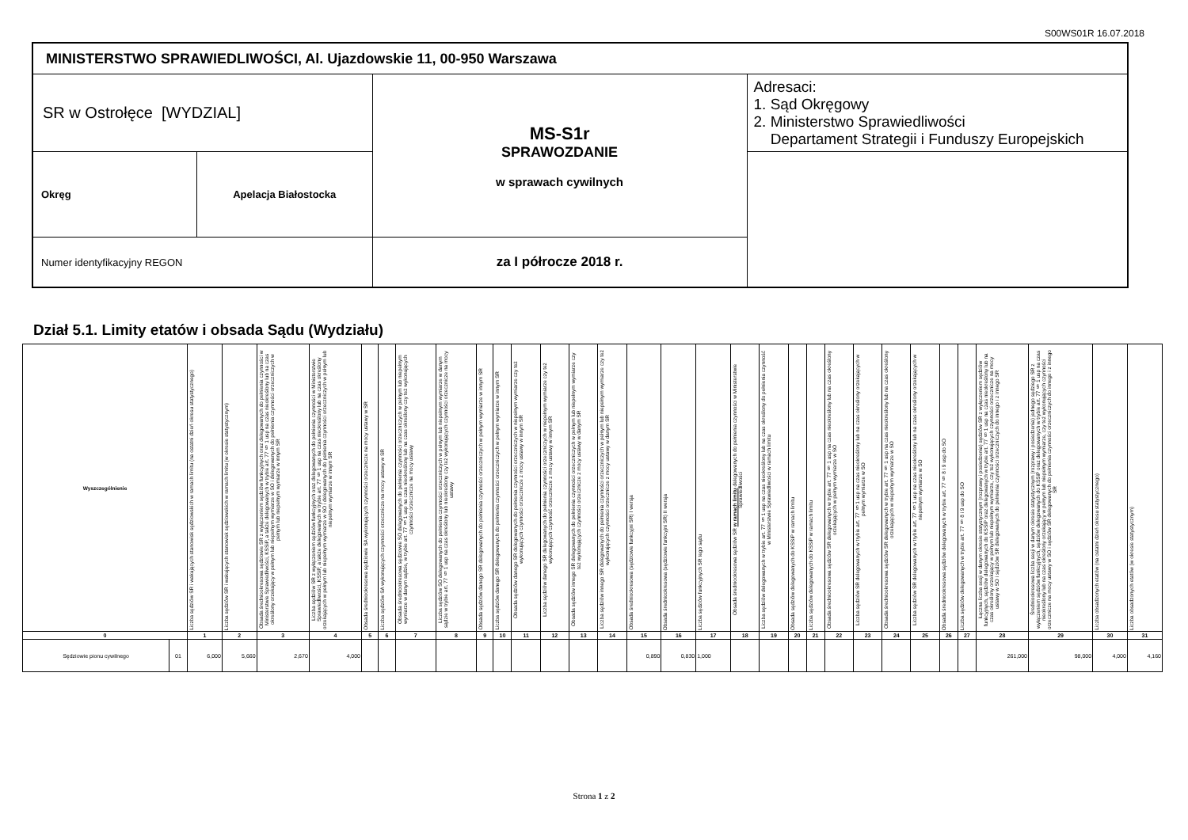S00WS01R 16.07.2018
| MINISTERSTWO SPRAWIEDLIWOŚCI, Al. Ujazdowskie 11, 00-950 Warszawa | | | |
| SR w Ostrołęce [WYDZIAL] | | MS-S1r SPRAWOZDANIE w sprawach cywilnych | Adresaci: 1. Sąd Okręgowy 2. Ministerstwo Sprawiedliwości Departament Strategii i Funduszy Europejskich |
| Okręg | Apelacja Białostocka | | |
| Numer identyfikacyjny REGON | | za I półrocze 2018 r. | |
Dział 5.1. Limity etatów i obsada Sądu (Wydziału)
| Wyszczególnienie | | Liczba sędziów SR i wakujących stanowisk sędziowskich w ramach limitu (na ostatni dzień okresu statystycznego) | Liczba sędziów SR i wakujących stanowisk sędziowskich w ramach limitu (w okresie statystycznym) | Obsada średniookresowa sędziowie SR z wyłączeniem sędziów funkcyjnych oraz delegowanych do pełnienia czynności w Ministerstwie Sprawiedliwości, KSSiP, a także delegowanych w trybie art. 77 § 1 usp na czas nieokreślony lub na czas określony orzekający w pełnym lub niepełnym wymiarze w SO i delegowanych do pełnienia czynności orzeczniczych w pełnym lub niepełnym wymiarze w innym SR | Liczba sędziów SR z wyłączeniem sędziów funkcyjnych oraz delegowanych do pełnienia czynności w Ministerstwie Sprawiedliwości, KSSiP, a także delegowanych w trybie art. 77 § 1 usp na czas nieokreślony lub na czas określony orzekających w pełnym lub niepełnym wymiarze w SO i delegowanych do pełnienia czynności orzeczniczych w pełnym lub niepełnym wymiarze w innym SR | Obsada średniookresowa sędziowie SA wykonujących czynności orzecznicze na mocy ustawy w SR | Liczba sędziów SA wykonujących czynności orzecznicze na mocy ustawy w SR | Obsada średniookresowa sędziowie SO delegowanych do pełnienia czynności orzeczniczych w pełnym lub niepełnym wymiarze w danym sądzie, w trybie art. 77 § 1 usp na czas nieokreślony lub na czas określony czy też wykonujących czynności orzecznicze na mocy ustawy | Liczba sędziów SO delegowanych do pełnienia czynności orzeczniczych w pełnym lub niepełnym wymiarze w danym sądzie w trybie art. 77 § 1 usp na czas określony lub nieokreślony czy też wykonujących czynności orzecznicze na mocy ustawy | Obsada sędziów danego SR delegowanych do pełnienia czynności orzeczniczych w pełnym wymiarze w innym SR | Liczba sędziów danego SR delegowanych do pełnienia czynności orzeczniczych w pełnym wymiarze w innym SR | Obsada sędziów danego SR delegowanych do pełnienia czynności orzeczniczych w niepełnym wymiarze czy też wykonujących czynności orzecznicze z mocy ustawy w innym SR | Liczba sędziów danego SR delegowanych do pełnienia czynności orzeczniczych w niepełnym wymiarze czy też wykonujących czynność orzecznicze z mocy ustawy w innym SR | Obsada sędziów innego SR delegowanych do pełnienia czynności orzeczniczych w pełnym lub niepełnym wymiarze czy też wykonujących czynności orzecznicze z mocy ustawy w danym SR | Liczba sędziów innego SR delegowanych do pełnienia czynności orzeczniczych w pełnym lub niepełnym wymiarze czy też wykonujących czynności orzecznicze z mocy ustawy w danym SR | Obsada średniookresowa (sędziowie funkcyjni SR) I wersja | Obsada średniookresowa (sędziowie funkcyjni SR) II wersja | Liczba sędziów funkcyjnych SR tego sądu | Obsada średniookresowa sędziów SR w ramach limitu delegowanych do pełnienia czynności w Ministerstwie Sprawiedliwości | Liczba sędziów delegowanych w trybie art. 77 § 1 usp na czas nieokreślony lub na czas określony do pełnienia czynność w Ministerstwie Sprawiedliwości w ramach limitu | Obsada sędziów delegowanych do KSSiP w ramach limitu | Liczba sędziów delegowanych do KSSiP w ramach limitu | Obsada średniookresowa sędziów SR delegowanych w trybie art. 77 § 1 usp na czas nieokreślony lub na czas określony orzekających w pełnym wymiarze w SO | Liczba sędziów SR delegowanych w trybie art. 77 § 1 usp na czas nieokreślony lub na czas określony orzekających w pełnym wymiarze w SO | Obsada średniookresowa sędziów SR delegowanych w trybie art. 77 § 1 usp na czas nieokreślony lub na czas określony orzekających w niepełnym wymiarze w SO | Liczba sędziów SR delegowanych w trybie art. 77 § 1 usp na czas nieokreślony lub na czas określony orzekających w niepełnym wymiarze w SO | Obsada średniookresowa sędziów delegowanych w trybie art. 77 § 8 i 9 usp do SO | Liczba sędziów delegowanych w trybie art. 77 § 8 i 9 usp do SO | Łączna liczba sesji w danym okresie statystycznym (rozprawy i posiedzenia) sędziów SR z wyłączeniem sędziów funkcyjnych, sędziów delegowanych do KSSiP oraz delegowanych w trybie art. 77 § 1 usp na czas nieokreślony lub na czas określony orzekający w pełnym lub niepełnym wymiarze, czy też wykonujących czynności orzecznicze na mocy ustawy w SO i sędziów SR delegowanych do pełnienia czynności orzeczniczych do innego i z innego SR | Średniookresowa liczba sesji w danym okresie statystycznym (rozprawy i posiedzenia) jednego sędziego SR z wyłączeniem sędziów funkcyjnych, sędziów delegowanych do KSSiP oraz delegowanych w trybie art. 77 § 1 usp na czas nieokreślony lub na czas określony orzekający w pełnym lub niepełnym wymiarze, czy też wykonujących czynności orzecznicze na mocy ustawy w SO i sędziów SR delegowanych do pełnienia czynności orzeczniczych do innego i z innego SR | Liczba obsadzonych etatów (na ostatni dzień okresu statystycznego) | Liczba obsadzonych etatów (w okresie statystycznym) |
| --- | --- | --- | --- | --- | --- | --- | --- | --- | --- | --- | --- | --- | --- | --- | --- | --- | --- | --- | --- | --- | --- | --- | --- | --- | --- | --- | --- | --- | --- | --- | --- | --- |
| 0 | | 1 | 2 | 3 | 4 | 5 | 6 | 7 | 8 | 9 | 10 | 11 | 12 | 13 | 14 | 15 | 16 | 17 | 18 | 19 | 20 | 21 | 22 | 23 | 24 | 25 | 26 | 27 | 28 | 29 | 30 | 31 |
| Sędziowie pionu cywilnego | 01 | 6,000 | 5,660 | 2,670 | 4,000 | | | | | | | | | | | 0,890 | 0,830 | 1,000 | | | | | | | | | | | 261,000 | 98,000 | 4,000 | 4,160 |
Strona 1 z 2